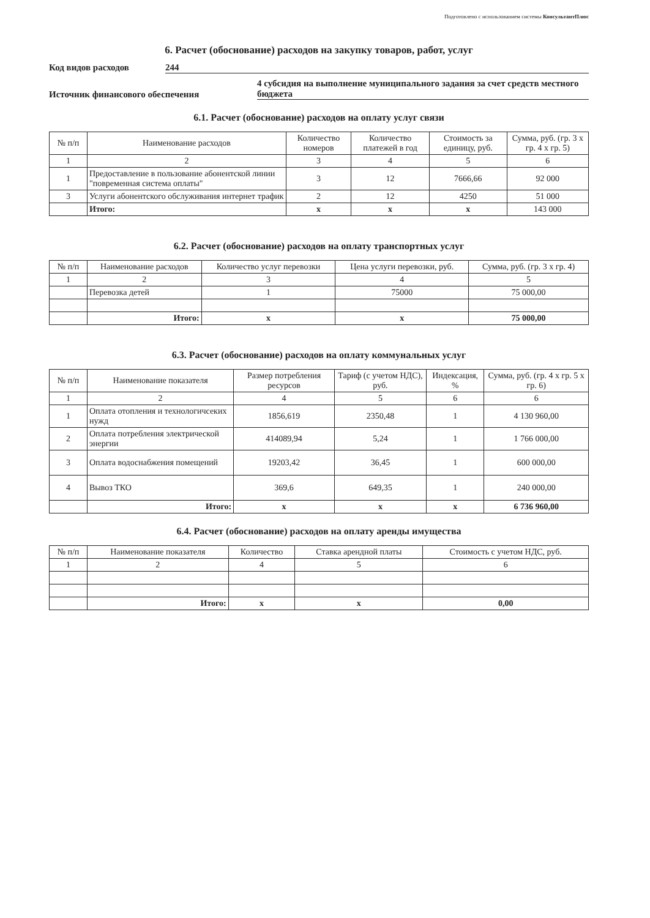Подготовлено с использованием системы КонсультантПлюс
6. Расчет (обоснование) расходов на закупку товаров, работ, услуг
Код видов расходов 244
Источник финансового обеспечения
4 субсидия на выполнение муниципального задания за счет средств местного бюджета
6.1. Расчет (обоснование) расходов на оплату услуг связи
| № п/п | Наименование расходов | Количество номеров | Количество платежей в год | Стоимость за единицу, руб. | Сумма, руб. (гр. 3 x гр. 4 x гр. 5) |
| --- | --- | --- | --- | --- | --- |
| 1 | 2 | 3 | 4 | 5 | 6 |
| 1 | Предоставление в пользование абонентской линии "повременная система оплаты" | 3 | 12 | 7666,66 | 92 000 |
| 3 | Услуги абонентского обслуживания интернет трафик | 2 | 12 | 4250 | 51 000 |
| | Итого: | x | x | x | 143 000 |
6.2. Расчет (обоснование) расходов на оплату транспортных услуг
| № п/п | Наименование расходов | Количество услуг перевозки | Цена услуги перевозки, руб. | Сумма, руб. (гр. 3 x гр. 4) |
| --- | --- | --- | --- | --- |
| 1 | 2 | 3 | 4 | 5 |
| | Перевозка детей | 1 | 75000 | 75 000,00 |
| | Итого: | x | x | 75 000,00 |
6.3. Расчет (обоснование) расходов на оплату коммунальных услуг
| № п/п | Наименование показателя | Размер потребления ресурсов | Тариф (с учетом НДС), руб. | Индексация, % | Сумма, руб. (гр. 4 x гр. 5 x гр. 6) |
| --- | --- | --- | --- | --- | --- |
| 1 | 2 | 4 | 5 | 6 | 6 |
| 1 | Оплата отопления и технологичсеких нужд | 1856,619 | 2350,48 | 1 | 4 130 960,00 |
| 2 | Оплата потребления электрической энергии | 414089,94 | 5,24 | 1 | 1 766 000,00 |
| 3 | Оплата водоснабжения помещений | 19203,42 | 36,45 | 1 | 600 000,00 |
| 4 | Вывоз ТКО | 369,6 | 649,35 | 1 | 240 000,00 |
| | Итого: | x | x | x | 6 736 960,00 |
6.4. Расчет (обоснование) расходов на оплату аренды имущества
| № п/п | Наименование показателя | Количество | Ставка арендной платы | Стоимость с учетом НДС, руб. |
| --- | --- | --- | --- | --- |
| 1 | 2 | 4 | 5 | 6 |
| | Итого: | x | x | 0,00 |